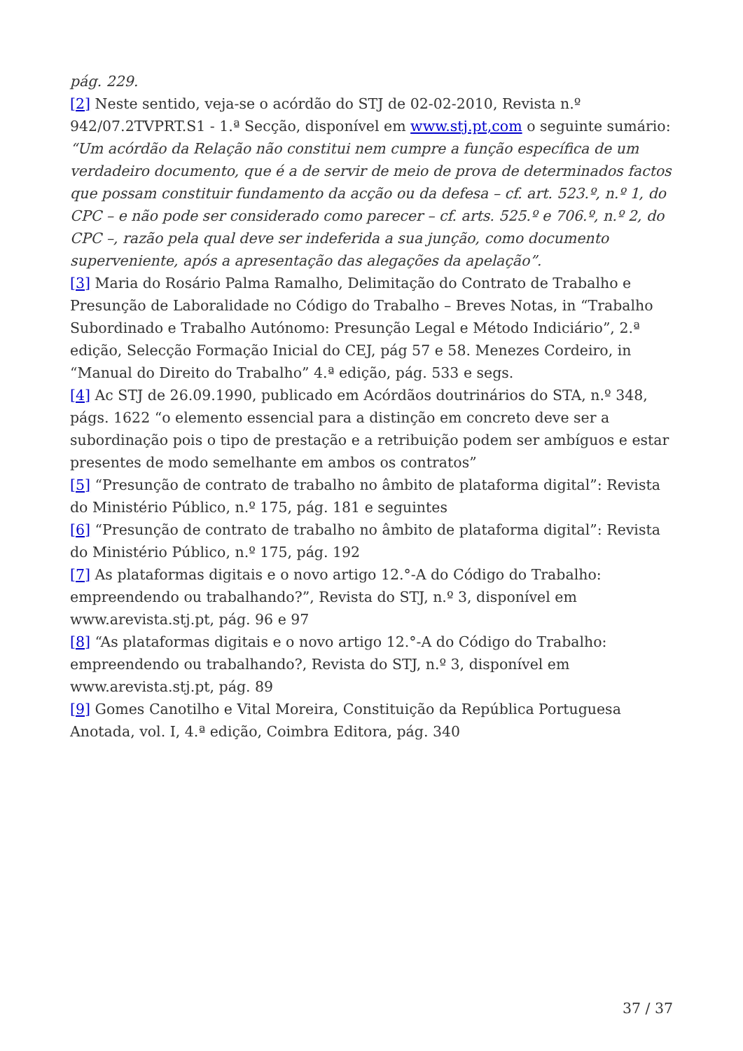pág. 229.
[2] Neste sentido, veja-se o acórdão do STJ de 02-02-2010, Revista n.º 942/07.2TVPRT.S1 - 1.ª Secção, disponível em www.stj.pt,com o seguinte sumário: “Um acórdão da Relação não constitui nem cumpre a função específica de um verdadeiro documento, que é a de servir de meio de prova de determinados factos que possam constituir fundamento da acção ou da defesa – cf. art. 523.º, n.º 1, do CPC – e não pode ser considerado como parecer – cf. arts. 525.º e 706.º, n.º 2, do CPC –, razão pela qual deve ser indeferida a sua junção, como documento superveniente, após a apresentação das alegações da apelação”.
[3] Maria do Rosário Palma Ramalho, Delimitação do Contrato de Trabalho e Presunção de Laboralidade no Código do Trabalho – Breves Notas, in “Trabalho Subordinado e Trabalho Autónomo: Presunção Legal e Método Indiciário”, 2.ª edição, Selecção Formação Inicial do CEJ, pág 57 e 58. Menezes Cordeiro, in “Manual do Direito do Trabalho” 4.ª edição, pág. 533 e segs.
[4] Ac STJ de 26.09.1990, publicado em Acórdãos doutrinários do STA, n.º 348, págs. 1622 “o elemento essencial para a distinção em concreto deve ser a subordinação pois o tipo de prestação e a retribuição podem ser ambíguos e estar presentes de modo semelhante em ambos os contratos”
[5] “Presunção de contrato de trabalho no âmbito de plataforma digital”: Revista do Ministério Público, n.º 175, pág. 181 e seguintes
[6] “Presunção de contrato de trabalho no âmbito de plataforma digital”: Revista do Ministério Público, n.º 175, pág. 192
[7] As plataformas digitais e o novo artigo 12.°-A do Código do Trabalho: empreendendo ou trabalhando?”, Revista do STJ, n.º 3, disponível em www.arevista.stj.pt, pág. 96 e 97
[8] “As plataformas digitais e o novo artigo 12.°-A do Código do Trabalho: empreendendo ou trabalhando?, Revista do STJ, n.º 3, disponível em www.arevista.stj.pt, pág. 89
[9] Gomes Canotilho e Vital Moreira, Constituição da República Portuguesa Anotada, vol. I, 4.ª edição, Coimbra Editora, pág. 340
37 / 37